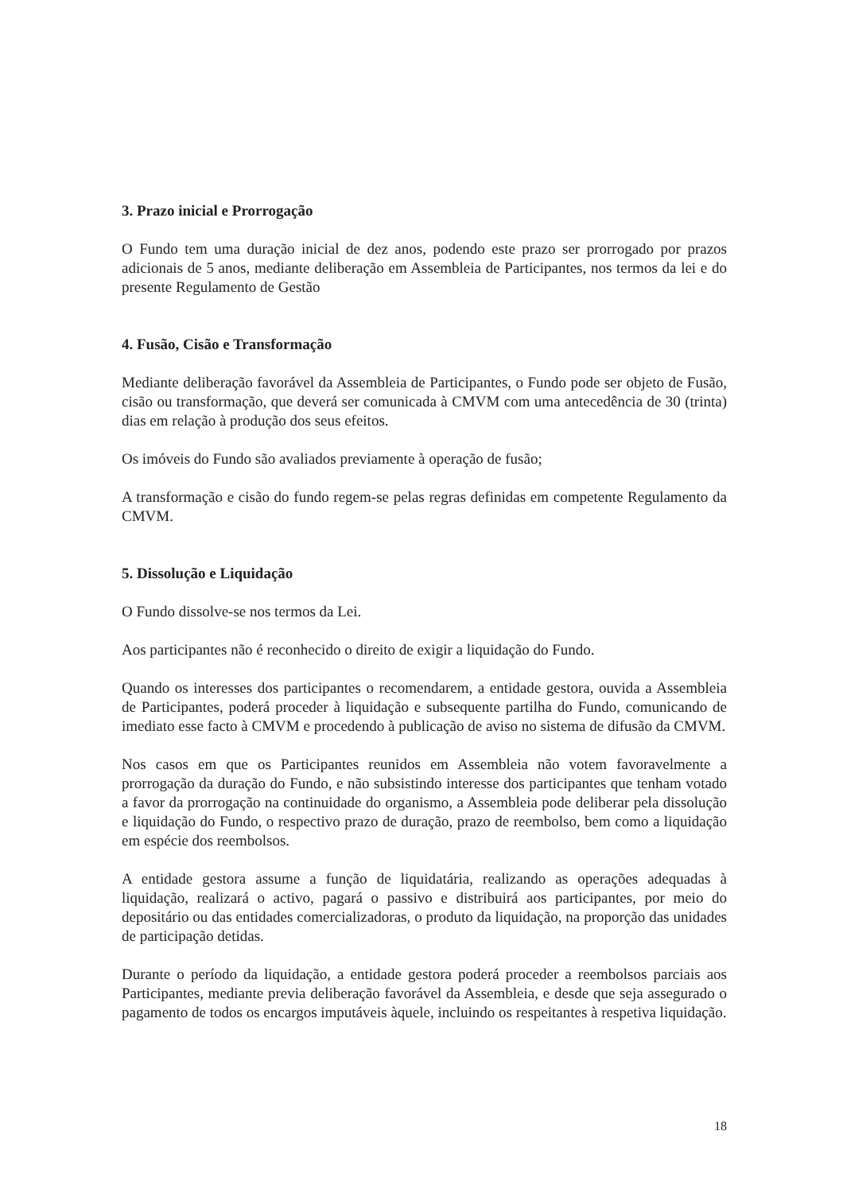3. Prazo inicial e Prorrogação
O Fundo tem uma duração inicial de dez anos, podendo este prazo ser prorrogado por prazos adicionais de 5 anos, mediante deliberação em Assembleia de Participantes, nos termos da lei e do presente Regulamento de Gestão
4. Fusão, Cisão e Transformação
Mediante deliberação favorável da Assembleia de Participantes, o Fundo pode ser objeto de Fusão, cisão ou transformação, que deverá ser comunicada à CMVM com uma antecedência de 30 (trinta) dias em relação à produção dos seus efeitos.
Os imóveis do Fundo são avaliados previamente à operação de fusão;
A transformação e cisão do fundo regem-se pelas regras definidas em competente Regulamento da CMVM.
5. Dissolução e Liquidação
O Fundo dissolve-se nos termos da Lei.
Aos participantes não é reconhecido o direito de exigir a liquidação do Fundo.
Quando os interesses dos participantes o recomendarem, a entidade gestora, ouvida a Assembleia de Participantes, poderá proceder à liquidação e subsequente partilha do Fundo, comunicando de imediato esse facto à CMVM e procedendo à publicação de aviso no sistema de difusão da CMVM.
Nos casos em que os Participantes reunidos em Assembleia não votem favoravelmente a prorrogação da duração do Fundo, e não subsistindo interesse dos participantes que tenham votado a favor da prorrogação na continuidade do organismo, a Assembleia pode deliberar pela dissolução e liquidação do Fundo, o respectivo prazo de duração, prazo de reembolso, bem como a liquidação em espécie dos reembolsos.
A entidade gestora assume a função de liquidatária, realizando as operações adequadas à liquidação, realizará o activo, pagará o passivo e distribuirá aos participantes, por meio do depositário ou das entidades comercializadoras, o produto da liquidação, na proporção das unidades de participação detidas.
Durante o período da liquidação, a entidade gestora poderá proceder a reembolsos parciais aos Participantes, mediante previa deliberação favorável da Assembleia, e desde que seja assegurado o pagamento de todos os encargos imputáveis àquele, incluindo os respeitantes à respetiva liquidação.
18